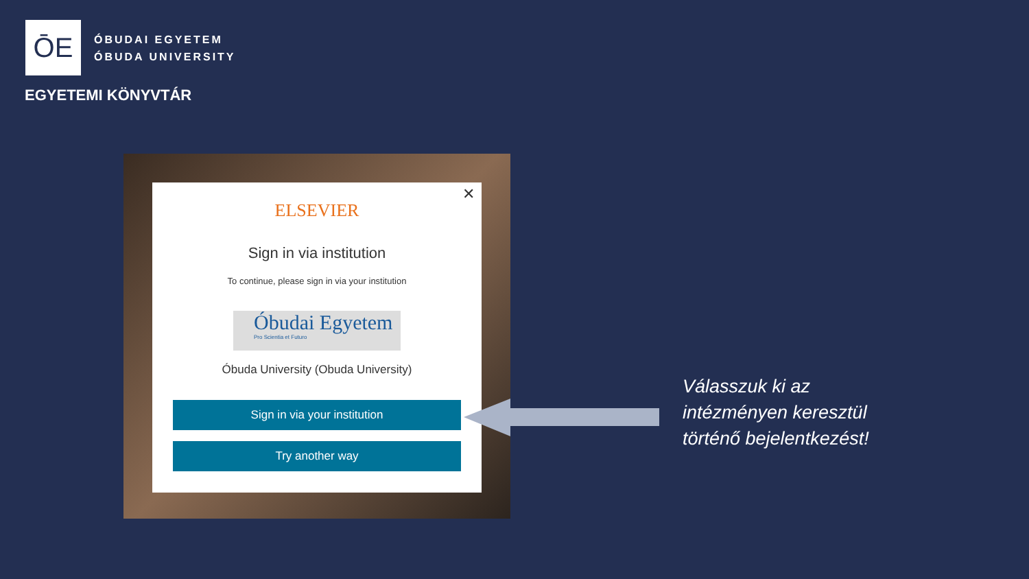ŌE
ÓBUDAI EGYETEM
ÓBUDA UNIVERSITY
EGYETEMI KÖNYVTÁR
✕
ELSEVIER
Sign in via institution
To continue, please sign in via your institution
Óbudai Egyetem
Pro Scientia et Futuro
Óbuda University (Obuda University)
Sign in via your institution
Try another way
Válasszuk ki az
intézményen keresztül
történő bejelentkezést!